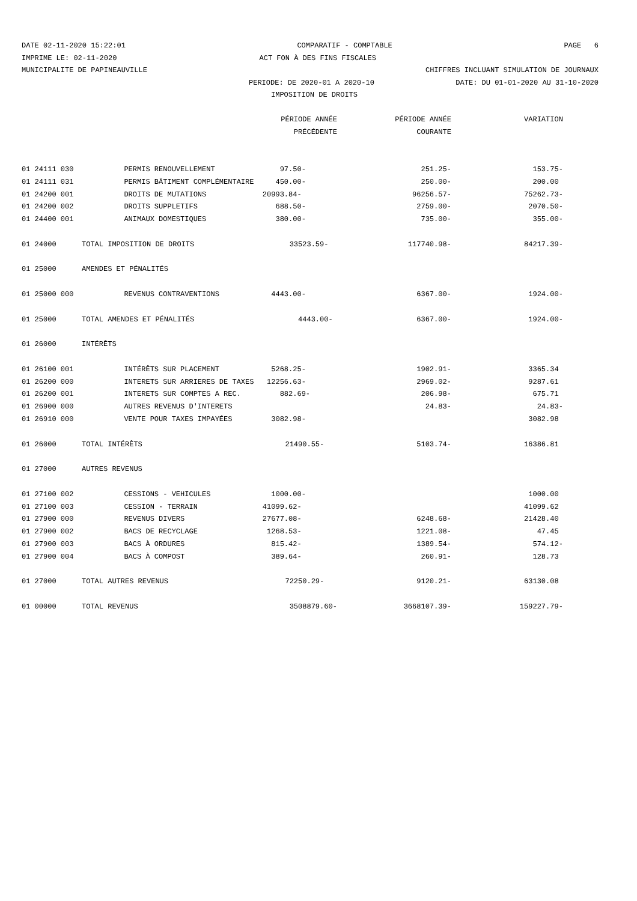DATE 02-11-2020 15:22:01 COMPARATIF - COMPTABLE PAGE 6
IMPRIME LE: 02-11-2020 ACT FON À DES FINS FISCALES
MUNICIPALITE DE PAPINEAUVILLE CHIFFRES INCLUANT SIMULATION DE JOURNAUX
PERIODE: DE 2020-01 A 2020-10 DATE: DU 01-01-2020 AU 31-10-2020
IMPOSITION DE DROITS
| | | PÉRIODE ANNÉE | PÉRIODE ANNÉE | VARIATION |
| --- | --- | --- | --- | --- |
| | | PRÉCÉDENTE | COURANTE | |
| 01 24111 030 | | PERMIS RENOUVELLEMENT 97.50- | 251.25- | 153.75- |
| 01 24111 031 | | PERMIS BÂTIMENT COMPLÉMENTAIRE 450.00- | 250.00- | 200.00 |
| 01 24200 001 | | DROITS DE MUTATIONS 20993.84- | 96256.57- | 75262.73- |
| 01 24200 002 | | DROITS SUPPLETIFS 688.50- | 2759.00- | 2070.50- |
| 01 24400 001 | | ANIMAUX DOMESTIQUES 380.00- | 735.00- | 355.00- |
| 01 24000 | TOTAL IMPOSITION DE DROITS 33523.59- | | 117740.98- | 84217.39- |
| 01 25000 | AMENDES ET PÉNALITÉS | | | |
| 01 25000 000 | | REVENUS CONTRAVENTIONS 4443.00- | 6367.00- | 1924.00- |
| 01 25000 | TOTAL AMENDES ET PÉNALITÉS 4443.00- | | 6367.00- | 1924.00- |
| 01 26000 | INTÉRÊTS | | | |
| 01 26100 001 | | INTÉRÊTS SUR PLACEMENT 5268.25- | 1902.91- | 3365.34 |
| 01 26200 000 | | INTERETS SUR ARRIERES DE TAXES 12256.63- | 2969.02- | 9287.61 |
| 01 26200 001 | | INTERETS SUR COMPTES A REC. 882.69- | 206.98- | 675.71 |
| 01 26900 000 | | AUTRES REVENUS D'INTERETS | 24.83- | 24.83- |
| 01 26910 000 | | VENTE POUR TAXES IMPAYÉES 3082.98- | | 3082.98 |
| 01 26000 | TOTAL INTÉRÊTS 21490.55- | | 5103.74- | 16386.81 |
| 01 27000 | AUTRES REVENUS | | | |
| 01 27100 002 | | CESSIONS - VEHICULES 1000.00- | | 1000.00 |
| 01 27100 003 | | CESSION - TERRAIN 41099.62- | | 41099.62 |
| 01 27900 000 | | REVENUS DIVERS 27677.08- | 6248.68- | 21428.40 |
| 01 27900 002 | | BACS DE RECYCLAGE 1268.53- | 1221.08- | 47.45 |
| 01 27900 003 | | BACS À ORDURES 815.42- | 1389.54- | 574.12- |
| 01 27900 004 | | BACS À COMPOST 389.64- | 260.91- | 128.73 |
| 01 27000 | TOTAL AUTRES REVENUS 72250.29- | | 9120.21- | 63130.08 |
| 01 00000 | TOTAL REVENUS 3508879.60- | | 3668107.39- | 159227.79- |